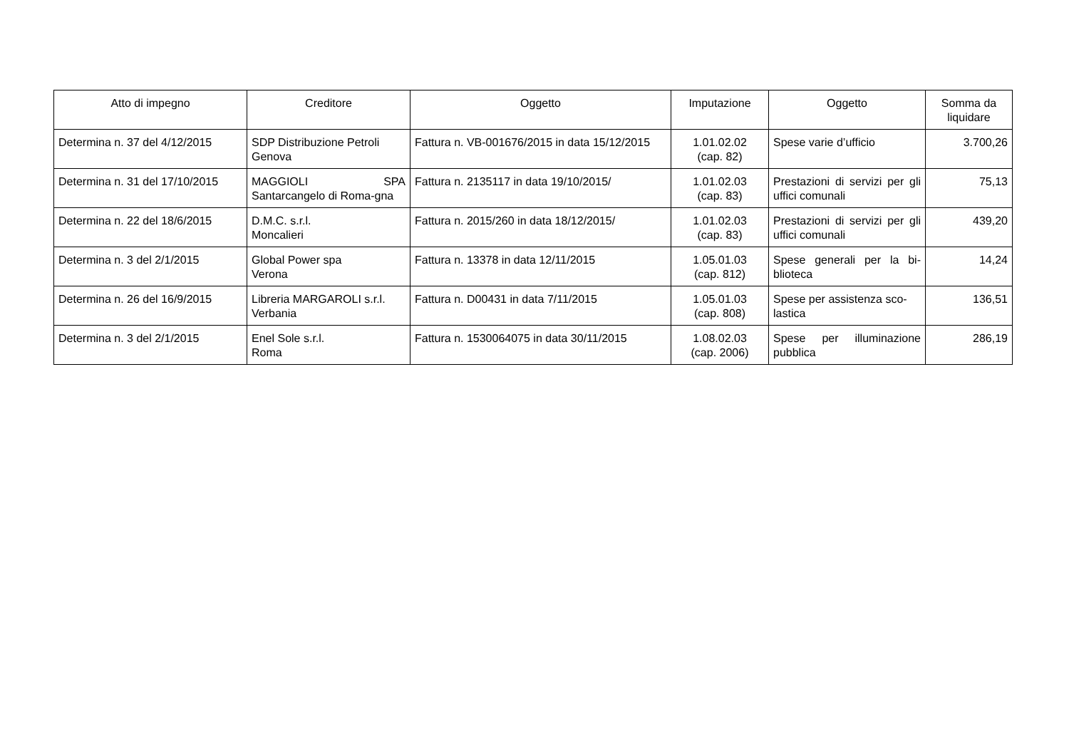| Atto di impegno | Creditore | Oggetto | Imputazione | Oggetto | Somma da liquidare |
| --- | --- | --- | --- | --- | --- |
| Determina n. 37 del 4/12/2015 | SDP Distribuzione Petroli Genova | Fattura n. VB-001676/2015 in data 15/12/2015 | 1.01.02.02 (cap. 82) | Spese varie d’ufficio | 3.700,26 |
| Determina n. 31 del 17/10/2015 | MAGGIOLI SPA Santarcangelo di Roma-gna | Fattura n. 2135117 in data 19/10/2015/ | 1.01.02.03 (cap. 83) | Prestazioni di servizi per gli uffici comunali | 75,13 |
| Determina n. 22 del 18/6/2015 | D.M.C. s.r.l. Moncalieri | Fattura n. 2015/260 in data 18/12/2015/ | 1.01.02.03 (cap. 83) | Prestazioni di servizi per gli uffici comunali | 439,20 |
| Determina n. 3 del 2/1/2015 | Global Power spa Verona | Fattura n. 13378 in data 12/11/2015 | 1.05.01.03 (cap. 812) | Spese generali per la bi-blioteca | 14,24 |
| Determina n. 26 del 16/9/2015 | Libreria MARGAROLI s.r.l. Verbania | Fattura n. D00431 in data 7/11/2015 | 1.05.01.03 (cap. 808) | Spese per assistenza sco-lastica | 136,51 |
| Determina n. 3 del 2/1/2015 | Enel Sole s.r.l. Roma | Fattura n. 1530064075 in data 30/11/2015 | 1.08.02.03 (cap. 2006) | Spese per illuminazione pubblica | 286,19 |